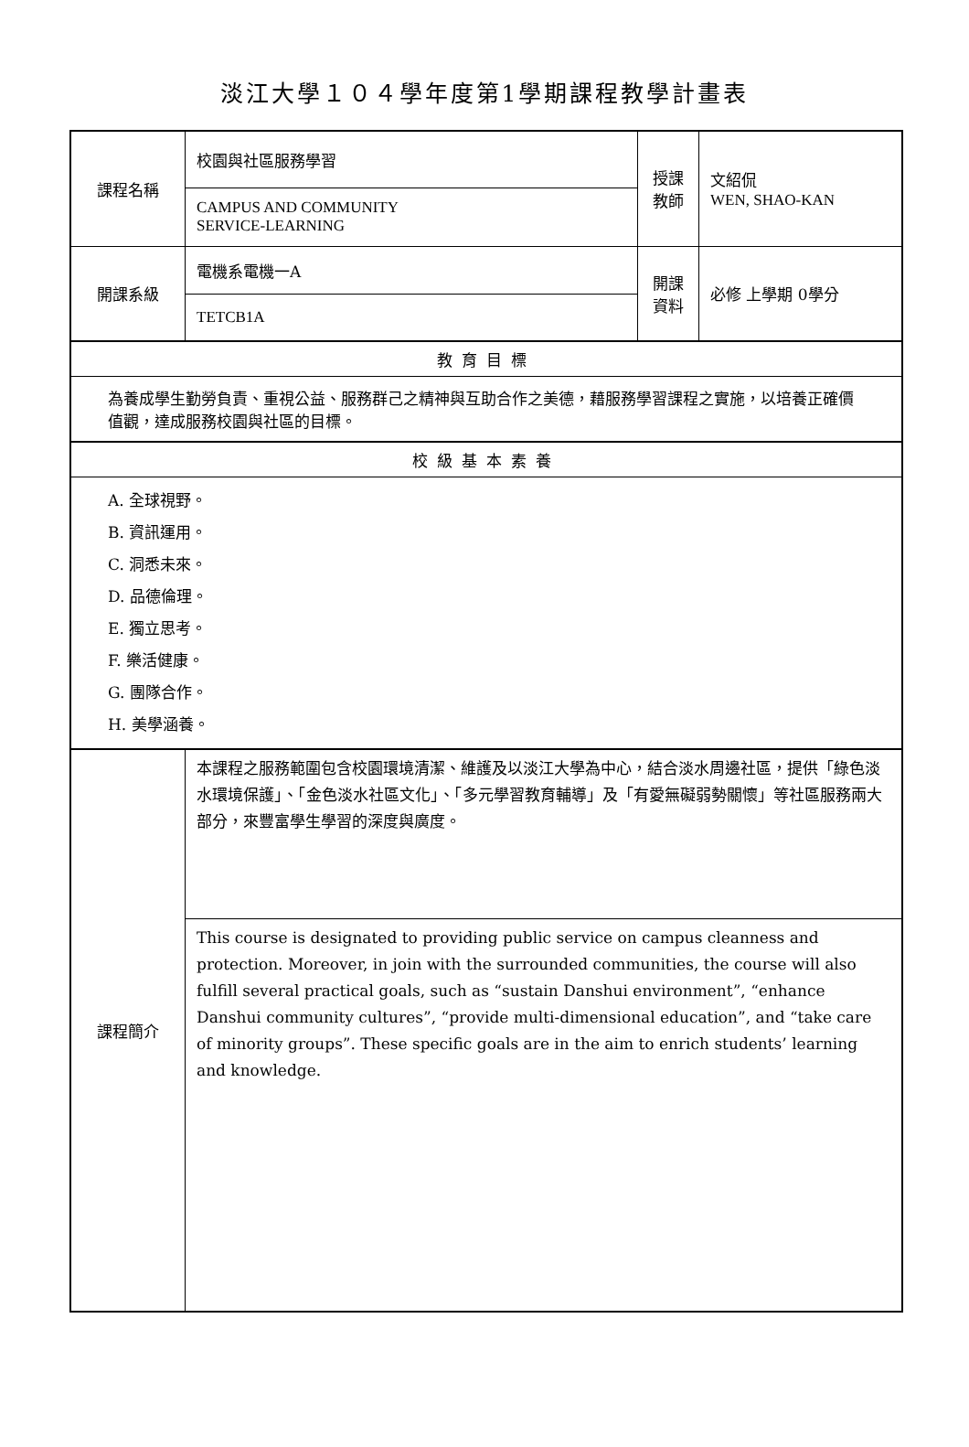淡江大學１０４學年度第1學期課程教學計畫表
| 課程名稱 | 校園與社區服務學習 | 授課 教師 | 文紹侃 WEN, SHAO-KAN |
| | CAMPUS AND COMMUNITY SERVICE-LEARNING | | |
| 開課系級 | 電機系電機一A | 開課 資料 | 必修 上學期 0學分 |
| | TETCB1A | | |
| 教育目標 | | | |
| 為養成學生勤勞負責、重視公益、服務群己之精神與互助合作之美德，藉服務學習課程之實施，以培養正確價值觀，達成服務校園與社區的目標。 | | | |
| 校級基本素養 | | | |
| A. 全球視野。 B. 資訊運用。 C. 洞悉未來。 D. 品德倫理。 E. 獨立思考。 F. 樂活健康。 G. 團隊合作。 H. 美學涵養。 | | | |
| 課程簡介 | 本課程之服務範圍包含校園環境清潔、維護及以淡江大學為中心，結合淡水周邊社區，提供「綠色淡水環境保護」、「金色淡水社區文化」、「多元學習教育輔導」及「有愛無礙弱勢關懷」等社區服務兩大部分，來豐富學生學習的深度與廣度。 | | |
| | This course is designated to providing public service on campus cleanness and protection. Moreover, in join with the surrounded communities, the course will also fulfill several practical goals, such as “sustain Danshui environment”, “enhance Danshui community cultures”, “provide multi-dimensional education”, and “take care of minority groups”. These specific goals are in the aim to enrich students’ learning and knowledge. | | |